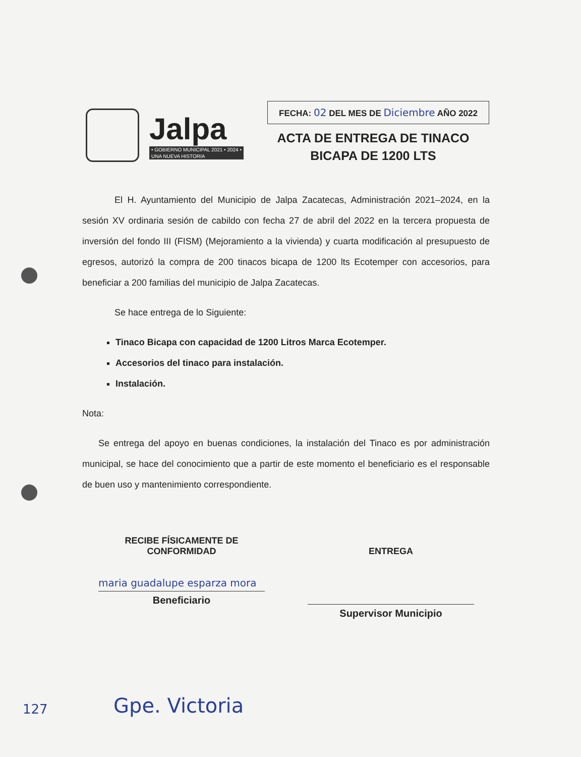Jalpa
• GOBIERNO MUNICIPAL 2021 • 2024 •
UNA NUEVA HISTORIA
FECHA: 02 DEL MES DE Diciembre AÑO 2022
ACTA DE ENTREGA DE TINACO
BICAPA DE 1200 LTS
El H. Ayuntamiento del Municipio de Jalpa Zacatecas, Administración 2021–2024, en la sesión XV ordinaria sesión de cabildo con fecha 27 de abril del 2022 en la tercera propuesta de inversión del fondo III (FISM) (Mejoramiento a la vivienda) y cuarta modificación al presupuesto de egresos, autorizó la compra de 200 tinacos bicapa de 1200 lts Ecotemper con accesorios, para beneficiar a 200 familias del municipio de Jalpa Zacatecas.
Se hace entrega de lo Siguiente:
Tinaco Bicapa con capacidad de 1200 Litros Marca Ecotemper.
Accesorios del tinaco para instalación.
Instalación.
Nota:
Se entrega del apoyo en buenas condiciones, la instalación del Tinaco es por administración municipal, se hace del conocimiento que a partir de este momento el beneficiario es el responsable de buen uso y mantenimiento correspondiente.
RECIBE FÍSICAMENTE DE
CONFORMIDAD
maria guadalupe esparza mora
Beneficiario
ENTREGA
Supervisor Municipio
127 Gpe. Victoria